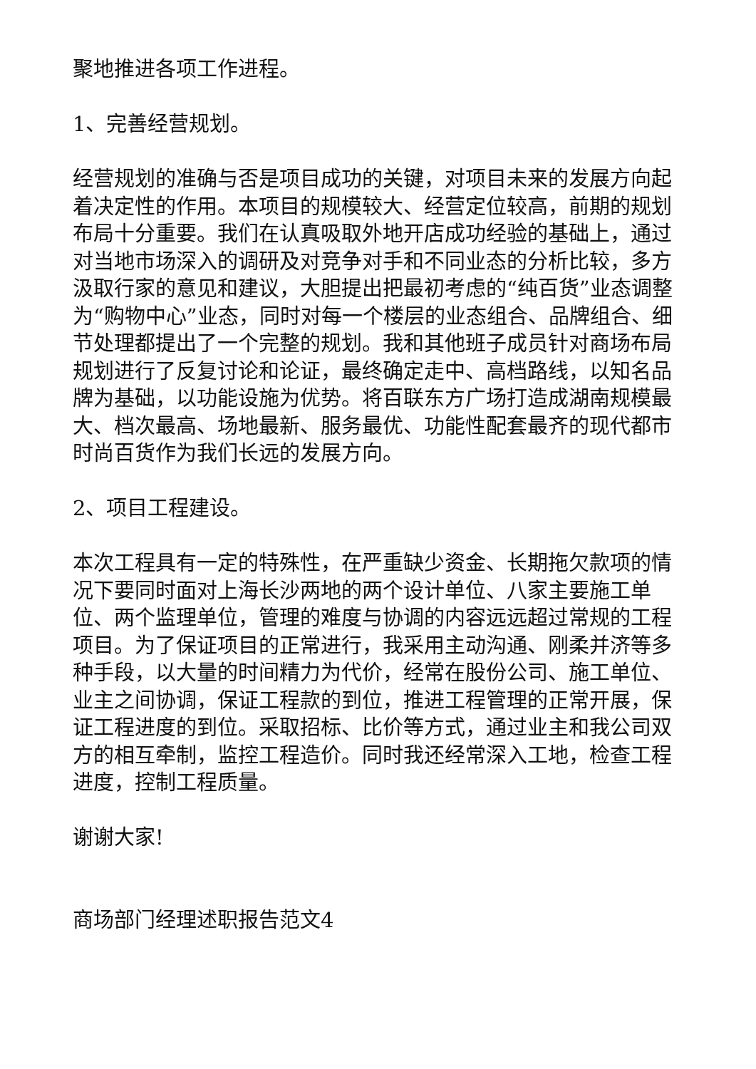聚地推进各项工作进程。
1、完善经营规划。
经营规划的准确与否是项目成功的关键，对项目未来的发展方向起着决定性的作用。本项目的规模较大、经营定位较高，前期的规划布局十分重要。我们在认真吸取外地开店成功经验的基础上，通过对当地市场深入的调研及对竞争对手和不同业态的分析比较，多方汲取行家的意见和建议，大胆提出把最初考虑的“纯百货”业态调整为“购物中心”业态，同时对每一个楼层的业态组合、品牌组合、细节处理都提出了一个完整的规划。我和其他班子成员针对商场布局规划进行了反复讨论和论证，最终确定走中、高档路线，以知名品牌为基础，以功能设施为优势。将百联东方广场打造成湖南规模最大、档次最高、场地最新、服务最优、功能性配套最齐的现代都市时尚百货作为我们长远的发展方向。
2、项目工程建设。
本次工程具有一定的特殊性，在严重缺少资金、长期拖欠款项的情况下要同时面对上海长沙两地的两个设计单位、八家主要施工单位、两个监理单位，管理的难度与协调的内容远远超过常规的工程项目。为了保证项目的正常进行，我采用主动沟通、刚柔并济等多种手段，以大量的时间精力为代价，经常在股份公司、施工单位、业主之间协调，保证工程款的到位，推进工程管理的正常开展，保证工程进度的到位。采取招标、比价等方式，通过业主和我公司双方的相互牵制，监控工程造价。同时我还经常深入工地，检查工程进度，控制工程质量。
谢谢大家!
商场部门经理述职报告范文4